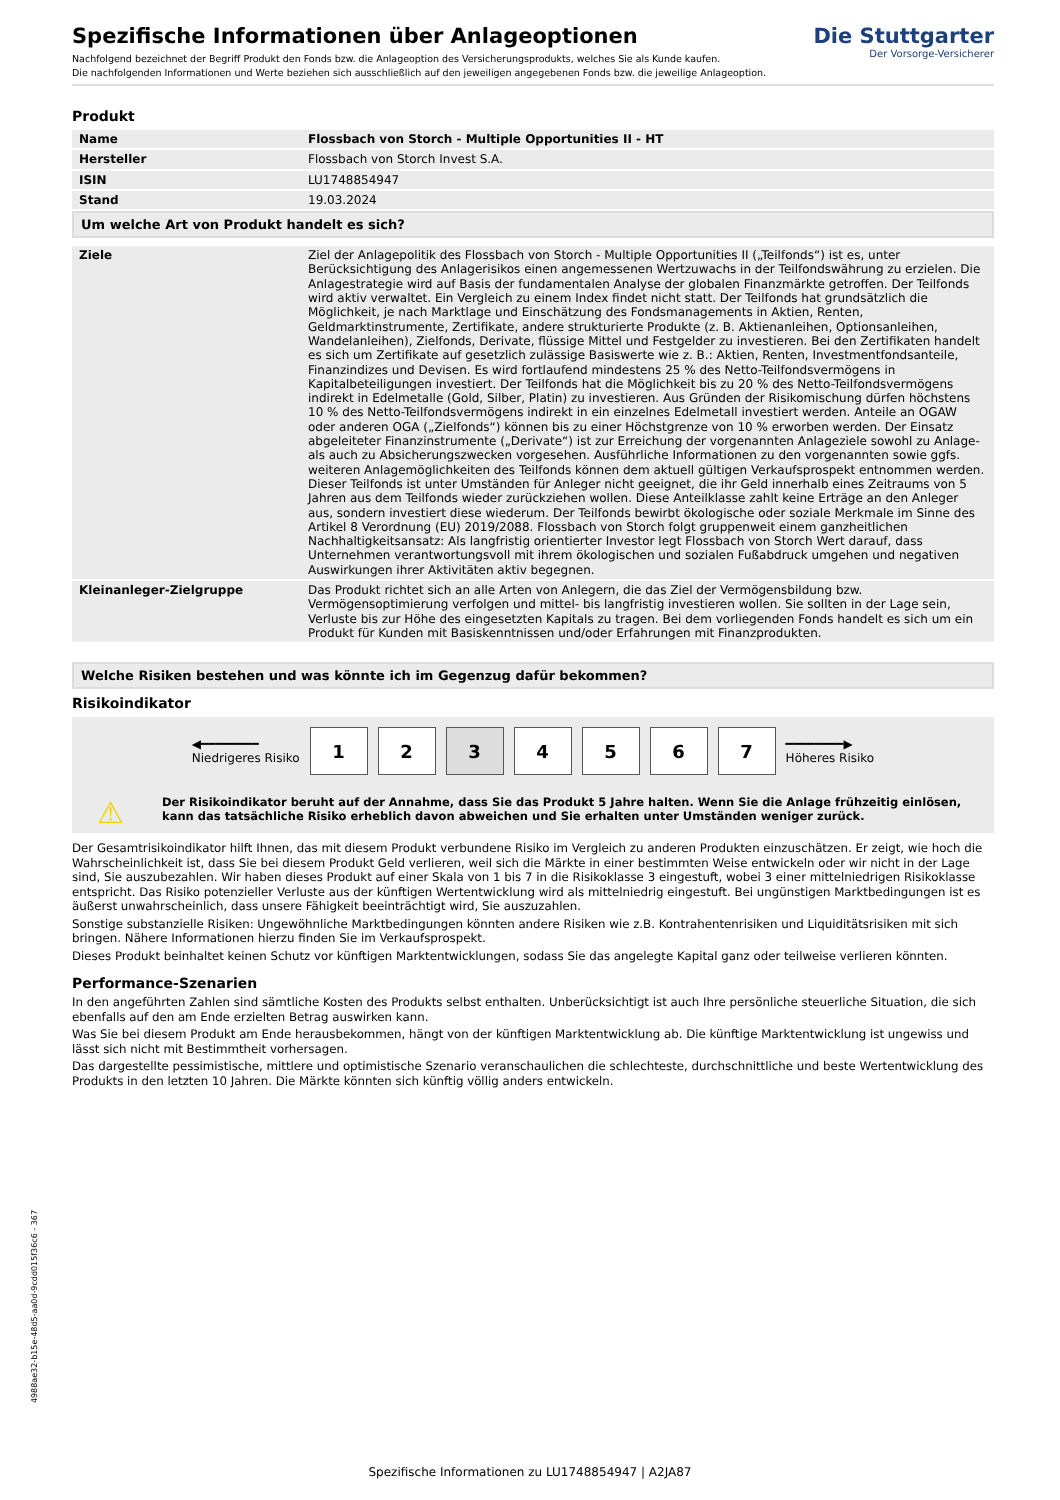Spezifische Informationen über Anlageoptionen
Nachfolgend bezeichnet der Begriff Produkt den Fonds bzw. die Anlageoption des Versicherungsprodukts, welches Sie als Kunde kaufen.
Die nachfolgenden Informationen und Werte beziehen sich ausschließlich auf den jeweiligen angegebenen Fonds bzw. die jeweilige Anlageoption.
Die Stuttgarter
Der Vorsorge-Versicherer
Produkt
| Name | Flossbach von Storch - Multiple Opportunities II - HT |
| Hersteller | Flossbach von Storch Invest S.A. |
| ISIN | LU1748854947 |
| Stand | 19.03.2024 |
Um welche Art von Produkt handelt es sich?
| Ziele | Ziel der Anlagepolitik des Flossbach von Storch - Multiple Opportunities II („Teilfonds“) ist es, unter Berücksichtigung des Anlagerisikos einen angemessenen Wertzuwachs in der Teilfondswährung zu erzielen. Die Anlagestrategie wird auf Basis der fundamentalen Analyse der globalen Finanzmärkte getroffen. Der Teilfonds wird aktiv verwaltet. Ein Vergleich zu einem Index findet nicht statt. Der Teilfonds hat grundsätzlich die Möglichkeit, je nach Marktlage und Einschätzung des Fondsmanagements in Aktien, Renten, Geldmarktinstrumente, Zertifikate, andere strukturierte Produkte (z. B. Aktienanleihen, Optionsanleihen, Wandelanleihen), Zielfonds, Derivate, flüssige Mittel und Festgelder zu investieren. Bei den Zertifikaten handelt es sich um Zertifikate auf gesetzlich zulässige Basiswerte wie z. B.: Aktien, Renten, Investmentfondsanteile, Finanzindizes und Devisen. Es wird fortlaufend mindestens 25 % des Netto-Teilfondsvermögens in Kapitalbeteiligungen investiert. Der Teilfonds hat die Möglichkeit bis zu 20 % des Netto-Teilfondsvermögens indirekt in Edelmetalle (Gold, Silber, Platin) zu investieren. Aus Gründen der Risikomischung dürfen höchstens 10 % des Netto-Teilfondsvermögens indirekt in ein einzelnes Edelmetall investiert werden. Anteile an OGAW oder anderen OGA („Zielfonds“) können bis zu einer Höchstgrenze von 10 % erworben werden. Der Einsatz abgeleiteter Finanzinstrumente („Derivate“) ist zur Erreichung der vorgenannten Anlageziele sowohl zu Anlage- als auch zu Absicherungszwecken vorgesehen. Ausführliche Informationen zu den vorgenannten sowie ggfs. weiteren Anlagemöglichkeiten des Teilfonds können dem aktuell gültigen Verkaufsprospekt entnommen werden. Dieser Teilfonds ist unter Umständen für Anleger nicht geeignet, die ihr Geld innerhalb eines Zeitraums von 5 Jahren aus dem Teilfonds wieder zurückziehen wollen. Diese Anteilklasse zahlt keine Erträge an den Anleger aus, sondern investiert diese wiederum. Der Teilfonds bewirbt ökologische oder soziale Merkmale im Sinne des Artikel 8 Verordnung (EU) 2019/2088. Flossbach von Storch folgt gruppenweit einem ganzheitlichen Nachhaltigkeitsansatz: Als langfristig orientierter Investor legt Flossbach von Storch Wert darauf, dass Unternehmen verantwortungsvoll mit ihrem ökologischen und sozialen Fußabdruck umgehen und negativen Auswirkungen ihrer Aktivitäten aktiv begegnen. |
| Kleinanleger-Zielgruppe | Das Produkt richtet sich an alle Arten von Anlegern, die das Ziel der Vermögensbildung bzw. Vermögensoptimierung verfolgen und mittel- bis langfristig investieren wollen. Sie sollten in der Lage sein, Verluste bis zur Höhe des eingesetzten Kapitals zu tragen. Bei dem vorliegenden Fonds handelt es sich um ein Produkt für Kunden mit Basiskenntnissen und/oder Erfahrungen mit Finanzprodukten. |
Welche Risiken bestehen und was könnte ich im Gegenzug dafür bekommen?
Risikoindikator
◀━━━━━━━━
Niedrigeres Risiko
1 2 3 4 5 6 7
━━━━━━━━▶
Höheres Risiko
⚠ Der Risikoindikator beruht auf der Annahme, dass Sie das Produkt 5 Jahre halten. Wenn Sie die Anlage frühzeitig einlösen, kann das tatsächliche Risiko erheblich davon abweichen und Sie erhalten unter Umständen weniger zurück.
Der Gesamtrisikoindikator hilft Ihnen, das mit diesem Produkt verbundene Risiko im Vergleich zu anderen Produkten einzuschätzen. Er zeigt, wie hoch die Wahrscheinlichkeit ist, dass Sie bei diesem Produkt Geld verlieren, weil sich die Märkte in einer bestimmten Weise entwickeln oder wir nicht in der Lage sind, Sie auszubezahlen. Wir haben dieses Produkt auf einer Skala von 1 bis 7 in die Risikoklasse 3 eingestuft, wobei 3 einer mittelniedrigen Risikoklasse entspricht. Das Risiko potenzieller Verluste aus der künftigen Wertentwicklung wird als mittelniedrig eingestuft. Bei ungünstigen Marktbedingungen ist es äußerst unwahrscheinlich, dass unsere Fähigkeit beeinträchtigt wird, Sie auszuzahlen.
Sonstige substanzielle Risiken: Ungewöhnliche Marktbedingungen könnten andere Risiken wie z.B. Kontrahentenrisiken und Liquiditätsrisiken mit sich bringen. Nähere Informationen hierzu finden Sie im Verkaufsprospekt.
Dieses Produkt beinhaltet keinen Schutz vor künftigen Marktentwicklungen, sodass Sie das angelegte Kapital ganz oder teilweise verlieren könnten.
Performance-Szenarien
In den angeführten Zahlen sind sämtliche Kosten des Produkts selbst enthalten. Unberücksichtigt ist auch Ihre persönliche steuerliche Situation, die sich ebenfalls auf den am Ende erzielten Betrag auswirken kann.
Was Sie bei diesem Produkt am Ende herausbekommen, hängt von der künftigen Marktentwicklung ab. Die künftige Marktentwicklung ist ungewiss und lässt sich nicht mit Bestimmtheit vorhersagen.
Das dargestellte pessimistische, mittlere und optimistische Szenario veranschaulichen die schlechteste, durchschnittliche und beste Wertentwicklung des Produkts in den letzten 10 Jahren. Die Märkte könnten sich künftig völlig anders entwickeln.
4988ae32-b15e-48d5-aa0d-9cdd015f36c6 - 367
Spezifische Informationen zu LU1748854947 | A2JA87